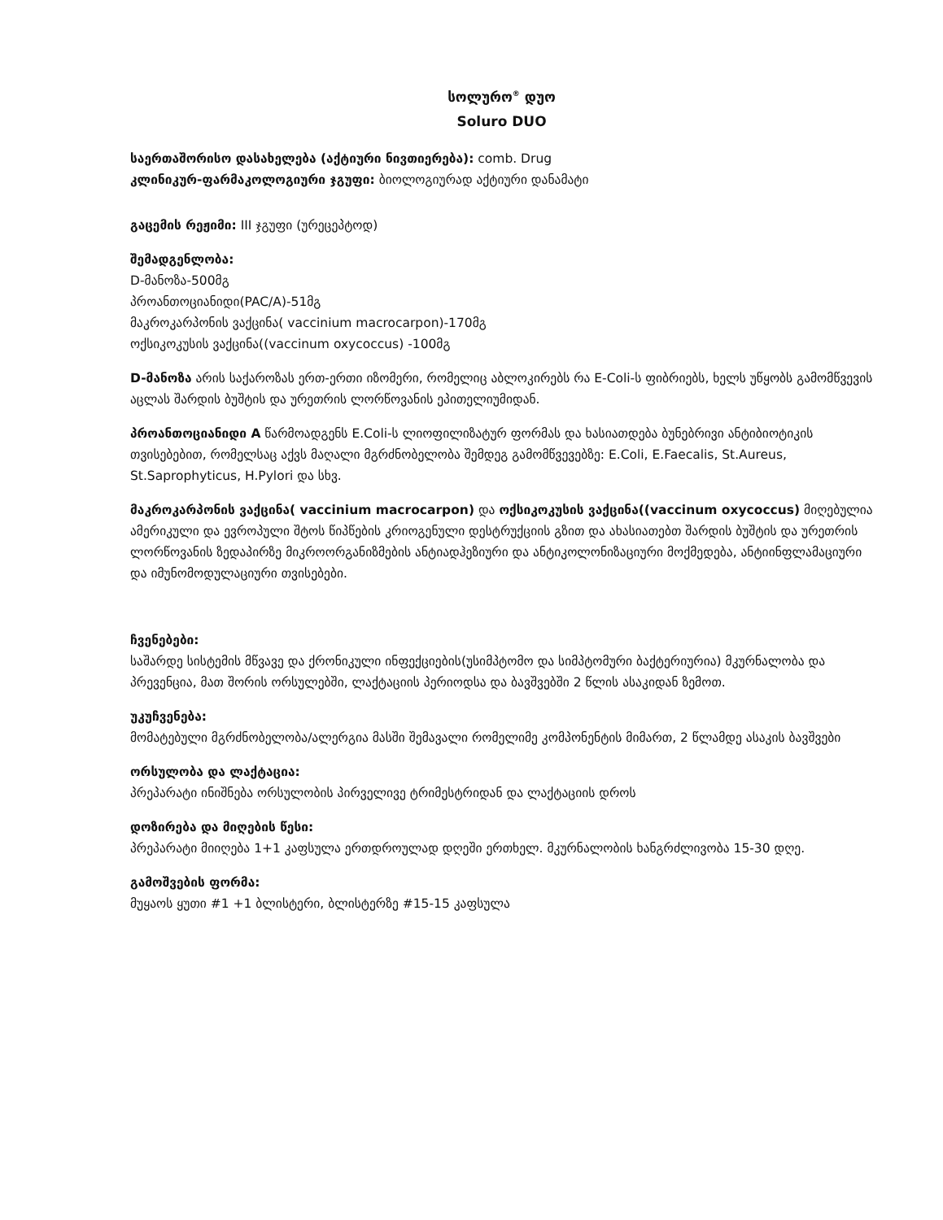სოლურო<sup>®</sup> დუო
Soluro DUO
საერთაშორისო დასახელება (აქტიური ნივთიერება): comb. Drug
კლინიკურ-ფარმაკოლოგიური ჯგუფი: ბიოლოგიურად აქტიური დანამატი
გაცემის რეჟიმი: III ჯგუფი (ურეცეპტოდ)
შემადგენლობა:
D-მანოზა-500მგ
პროანთოციანიდი(PAC/A)-51მგ
მაკროკარპონის ვაქცინა( vaccinium macrocarpon)-170მგ
ოქსიკოკუსის ვაქცინა((vaccinum oxycoccus) -100მგ
D-მანოზა არის საქაროზას ერთ-ერთი იზომერი, რომელიც აბლოკირებს რა E-Coli-ს ფიბრიებს, ხელს უწყობს გამომწვევის აცლას შარდის ბუშტის და ურეთრის ლორწოვანის ეპითელიუმიდან.
პროანთოციანიდი A წარმოადგენს E.Coli-ს ლიოფილიზატურ ფორმას და ხასიათდება ბუნებრივი ანტიბიოტიკის თვისებებით, რომელსაც აქვს მაღალი მგრძნობელობა შემდეგ გამომწვევებზე: E.Coli, E.Faecalis, St.Aureus, St.Saprophyticus, H.Pylori და სხვ.
მაკროკარპონის ვაქცინა( vaccinium macrocarpon) და ოქსიკოკუსის ვაქცინა((vaccinum oxycoccus) მიღებულია ამერიკული და ევროპული შტოს წიპწების კრიოგენული დესტრუქციის გზით და ახასიათებთ შარდის ბუშტის და ურეთრის ლორწოვანის ზედაპირზე მიკროორგანიზმების ანტიადჰეზიური და ანტიკოლონიზაციური მოქმედება, ანტიინფლამაციური და იმუნომოდულაციური თვისებები.
ჩვენებები:
საშარდე სისტემის მწვავე და ქრონიკული ინფექციების(უსიმპტომო და სიმპტომური ბაქტერიურია) მკურნალობა და პრევენცია, მათ შორის ორსულებში, ლაქტაციის პერიოდსა და ბავშვებში 2 წლის ასაკიდან ზემოთ.
უკუჩვენება:
მომატებული მგრძნობელობა/ალერგია მასში შემავალი რომელიმე კომპონენტის მიმართ, 2 წლამდე ასაკის ბავშვები
ორსულობა და ლაქტაცია:
პრეპარატი ინიშნება ორსულობის პირველივე ტრიმესტრიდან და ლაქტაციის დროს
დოზირება და მიღების წესი:
პრეპარატი მიიღება 1+1 კაფსულა ერთდროულად დღეში ერთხელ. მკურნალობის ხანგრძლივობა 15-30 დღე.
გამოშვების ფორმა:
მუყაოს ყუთი #1 +1 ბლისტერი, ბლისტერზე #15-15 კაფსულა